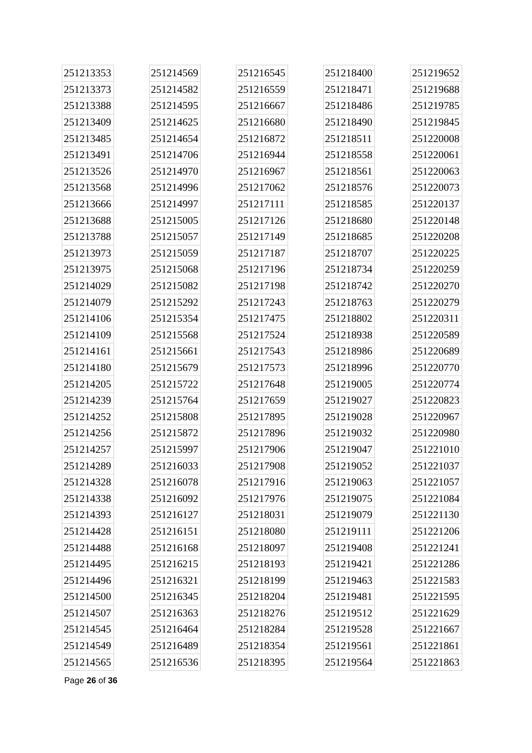| 251213353 |
| 251213373 |
| 251213388 |
| 251213409 |
| 251213485 |
| 251213491 |
| 251213526 |
| 251213568 |
| 251213666 |
| 251213688 |
| 251213788 |
| 251213973 |
| 251213975 |
| 251214029 |
| 251214079 |
| 251214106 |
| 251214109 |
| 251214161 |
| 251214180 |
| 251214205 |
| 251214239 |
| 251214252 |
| 251214256 |
| 251214257 |
| 251214289 |
| 251214328 |
| 251214338 |
| 251214393 |
| 251214428 |
| 251214488 |
| 251214495 |
| 251214496 |
| 251214500 |
| 251214507 |
| 251214545 |
| 251214549 |
| 251214565 |
| 251214569 |
| 251214582 |
| 251214595 |
| 251214625 |
| 251214654 |
| 251214706 |
| 251214970 |
| 251214996 |
| 251214997 |
| 251215005 |
| 251215057 |
| 251215059 |
| 251215068 |
| 251215082 |
| 251215292 |
| 251215354 |
| 251215568 |
| 251215661 |
| 251215679 |
| 251215722 |
| 251215764 |
| 251215808 |
| 251215872 |
| 251215997 |
| 251216033 |
| 251216078 |
| 251216092 |
| 251216127 |
| 251216151 |
| 251216168 |
| 251216215 |
| 251216321 |
| 251216345 |
| 251216363 |
| 251216464 |
| 251216489 |
| 251216536 |
| 251216545 |
| 251216559 |
| 251216667 |
| 251216680 |
| 251216872 |
| 251216944 |
| 251216967 |
| 251217062 |
| 251217111 |
| 251217126 |
| 251217149 |
| 251217187 |
| 251217196 |
| 251217198 |
| 251217243 |
| 251217475 |
| 251217524 |
| 251217543 |
| 251217573 |
| 251217648 |
| 251217659 |
| 251217895 |
| 251217896 |
| 251217906 |
| 251217908 |
| 251217916 |
| 251217976 |
| 251218031 |
| 251218080 |
| 251218097 |
| 251218193 |
| 251218199 |
| 251218204 |
| 251218276 |
| 251218284 |
| 251218354 |
| 251218395 |
| 251218400 |
| 251218471 |
| 251218486 |
| 251218490 |
| 251218511 |
| 251218558 |
| 251218561 |
| 251218576 |
| 251218585 |
| 251218680 |
| 251218685 |
| 251218707 |
| 251218734 |
| 251218742 |
| 251218763 |
| 251218802 |
| 251218938 |
| 251218986 |
| 251218996 |
| 251219005 |
| 251219027 |
| 251219028 |
| 251219032 |
| 251219047 |
| 251219052 |
| 251219063 |
| 251219075 |
| 251219079 |
| 251219111 |
| 251219408 |
| 251219421 |
| 251219463 |
| 251219481 |
| 251219512 |
| 251219528 |
| 251219561 |
| 251219564 |
| 251219652 |
| 251219688 |
| 251219785 |
| 251219845 |
| 251220008 |
| 251220061 |
| 251220063 |
| 251220073 |
| 251220137 |
| 251220148 |
| 251220208 |
| 251220225 |
| 251220259 |
| 251220270 |
| 251220279 |
| 251220311 |
| 251220589 |
| 251220689 |
| 251220770 |
| 251220774 |
| 251220823 |
| 251220967 |
| 251220980 |
| 251221010 |
| 251221037 |
| 251221057 |
| 251221084 |
| 251221130 |
| 251221206 |
| 251221241 |
| 251221286 |
| 251221583 |
| 251221595 |
| 251221629 |
| 251221667 |
| 251221861 |
| 251221863 |
Page 26 of 36